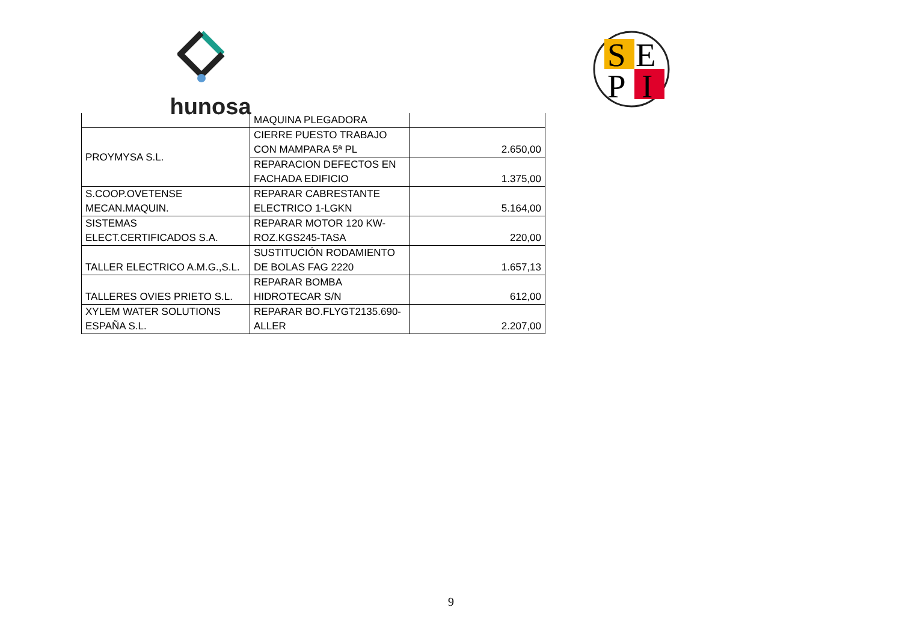hunosa
S
E
P
I
| | MAQUINA PLEGADORA | |
| PROYMYSA S.L. | CIERRE PUESTO TRABAJO CON MAMPARA 5ª PL | 2.650,00 |
| | REPARACION DEFECTOS EN FACHADA EDIFICIO | 1.375,00 |
| S.COOP.OVETENSE MECAN.MAQUIN. | REPARAR CABRESTANTE ELECTRICO 1-LGKN | 5.164,00 |
| SISTEMAS ELECT.CERTIFICADOS S.A. | REPARAR MOTOR 120 KW-ROZ.KGS245-TASA | 220,00 |
| TALLER ELECTRICO A.M.G.,S.L. | SUSTITUCIÓN RODAMIENTO DE BOLAS FAG 2220 | 1.657,13 |
| TALLERES OVIES PRIETO S.L. | REPARAR BOMBA HIDROTECAR S/N | 612,00 |
| XYLEM WATER SOLUTIONS ESPAÑA S.L. | REPARAR BO.FLYGT2135.690-ALLER | 2.207,00 |
9